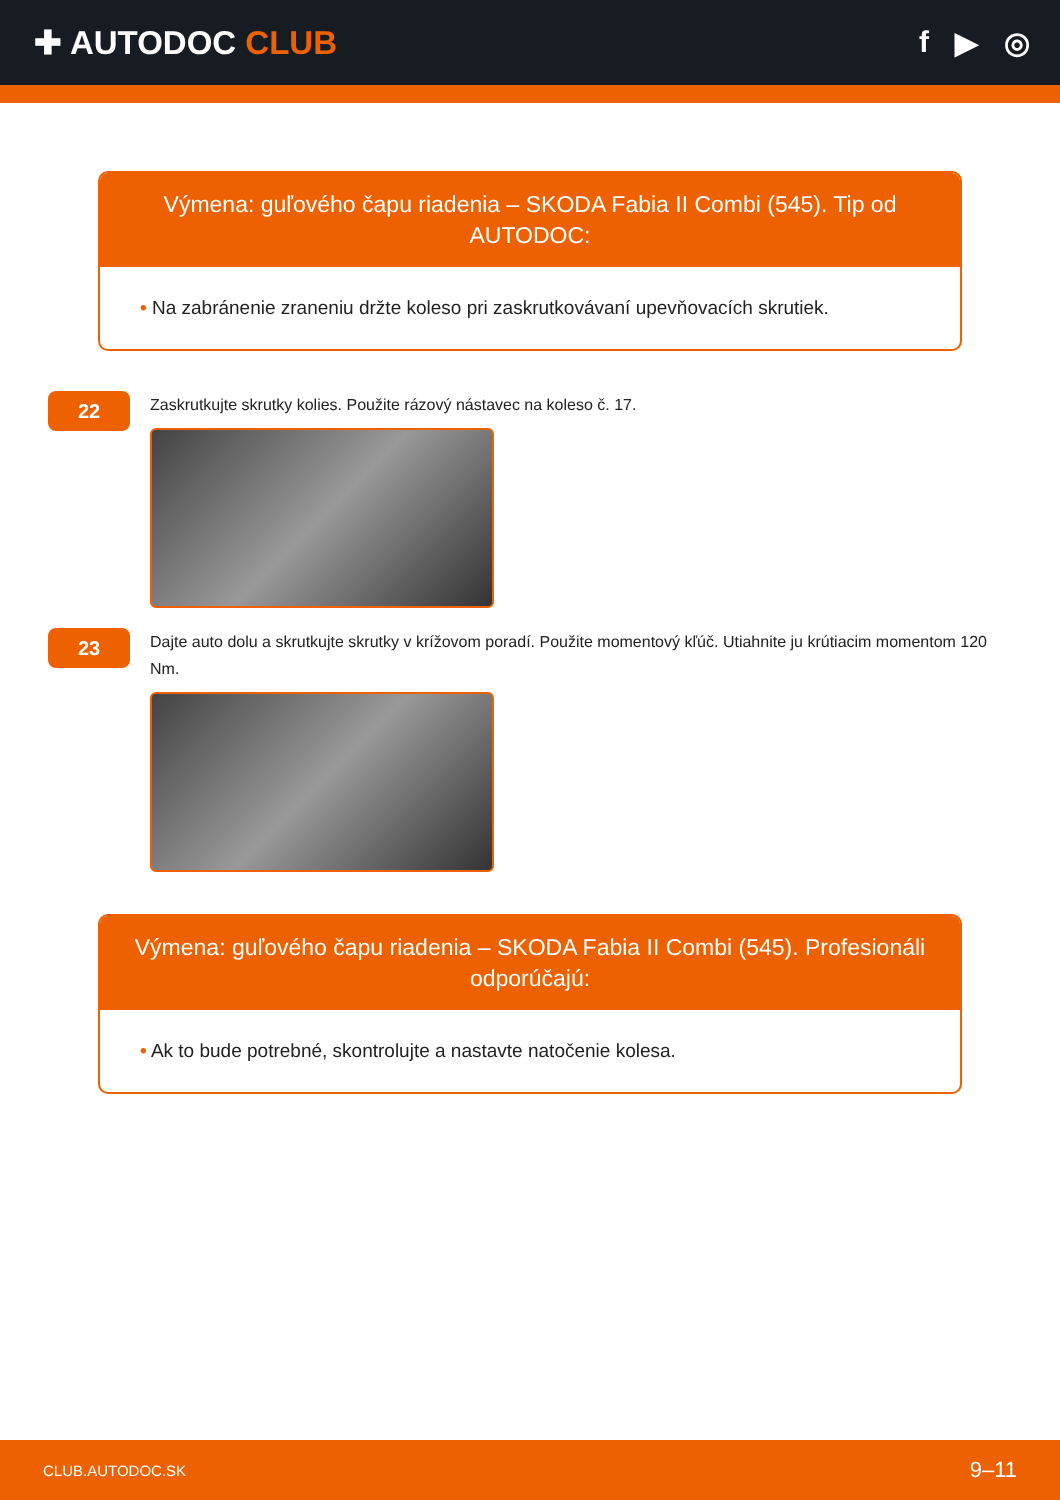✚ AUTODOC CLUB f ▶ ◎
Výmena: guľového čapu riadenia – SKODA Fabia II Combi (545). Tip od AUTODOC:
• Na zabránenie zraneniu držte koleso pri zaskrutkovávaní upevňovacích skrutiek.
22
Zaskrutkujte skrutky kolies. Použite rázový nástavec na koleso č. 17.
23
Dajte auto dolu a skrutkujte skrutky v krížovom poradí. Použite momentový kľúč. Utiahnite ju krútiacim momentom 120 Nm.
Výmena: guľového čapu riadenia – SKODA Fabia II Combi (545). Profesionáli odporúčajú:
• Ak to bude potrebné, skontrolujte a nastavte natočenie kolesa.
CLUB.AUTODOC.SK 9–11